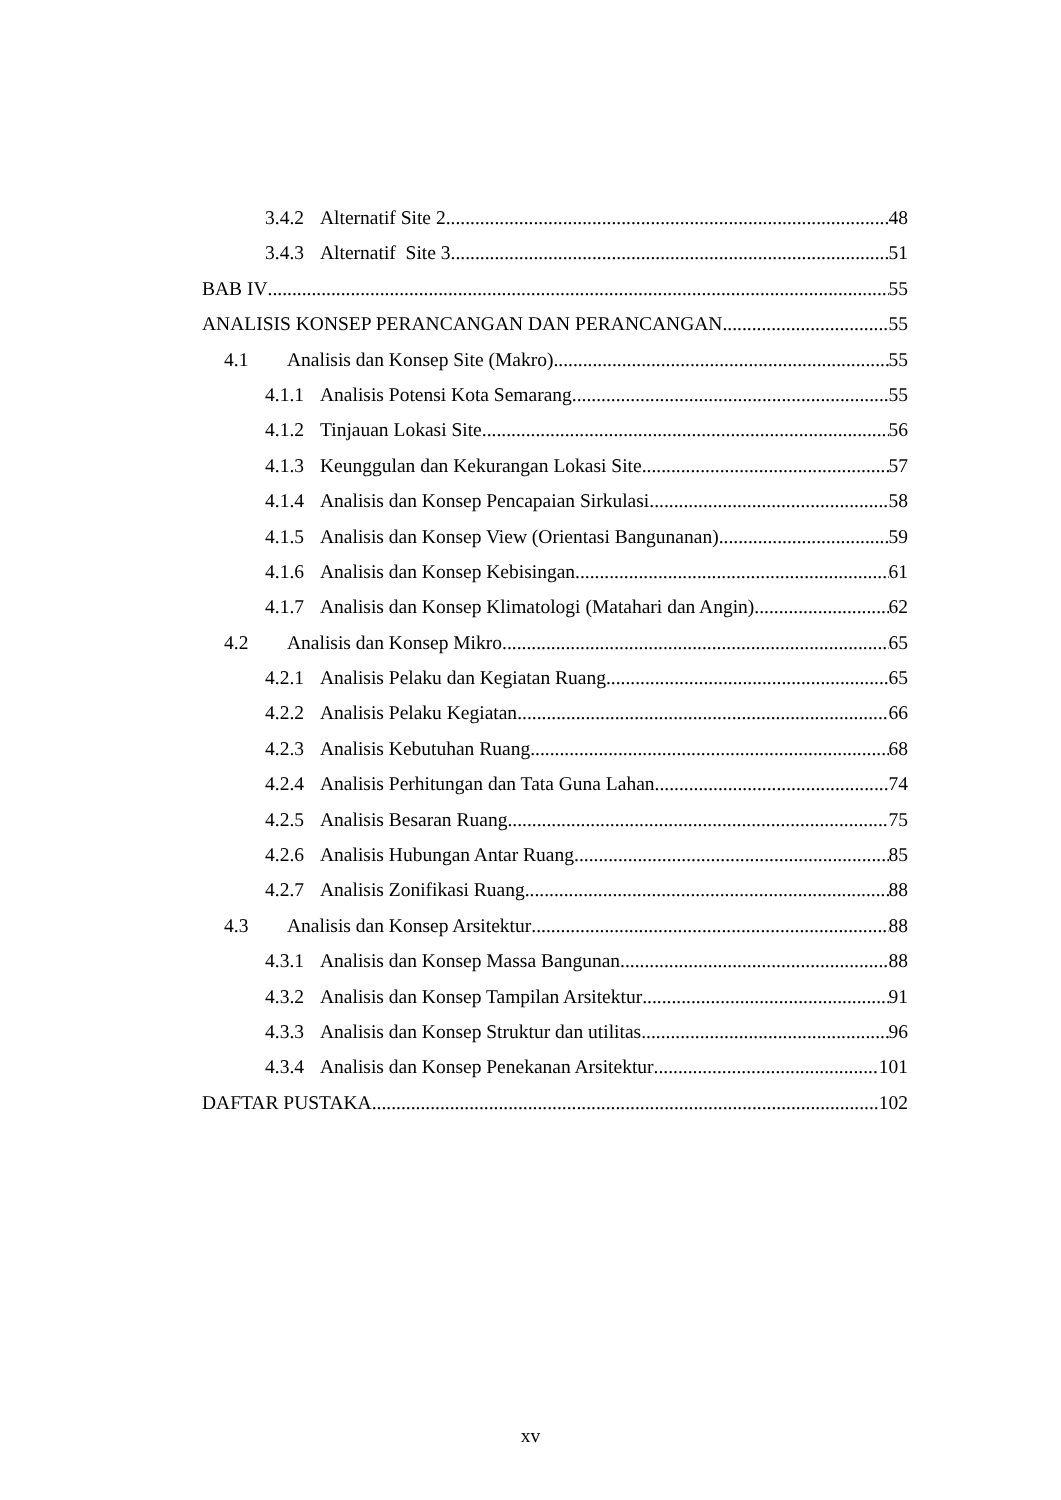3.4.2 Alternatif Site 2 48
3.4.3 Alternatif Site 3 51
BAB IV 55
ANALISIS KONSEP PERANCANGAN DAN PERANCANGAN 55
4.1 Analisis dan Konsep Site (Makro) 55
4.1.1 Analisis Potensi Kota Semarang 55
4.1.2 Tinjauan Lokasi Site 56
4.1.3 Keunggulan dan Kekurangan Lokasi Site 57
4.1.4 Analisis dan Konsep Pencapaian Sirkulasi 58
4.1.5 Analisis dan Konsep View (Orientasi Bangunanan) 59
4.1.6 Analisis dan Konsep Kebisingan 61
4.1.7 Analisis dan Konsep Klimatologi (Matahari dan Angin) 62
4.2 Analisis dan Konsep Mikro 65
4.2.1 Analisis Pelaku dan Kegiatan Ruang 65
4.2.2 Analisis Pelaku Kegiatan 66
4.2.3 Analisis Kebutuhan Ruang 68
4.2.4 Analisis Perhitungan dan Tata Guna Lahan 74
4.2.5 Analisis Besaran Ruang 75
4.2.6 Analisis Hubungan Antar Ruang 85
4.2.7 Analisis Zonifikasi Ruang 88
4.3 Analisis dan Konsep Arsitektur 88
4.3.1 Analisis dan Konsep Massa Bangunan 88
4.3.2 Analisis dan Konsep Tampilan Arsitektur 91
4.3.3 Analisis dan Konsep Struktur dan utilitas 96
4.3.4 Analisis dan Konsep Penekanan Arsitektur 101
DAFTAR PUSTAKA 102
xv